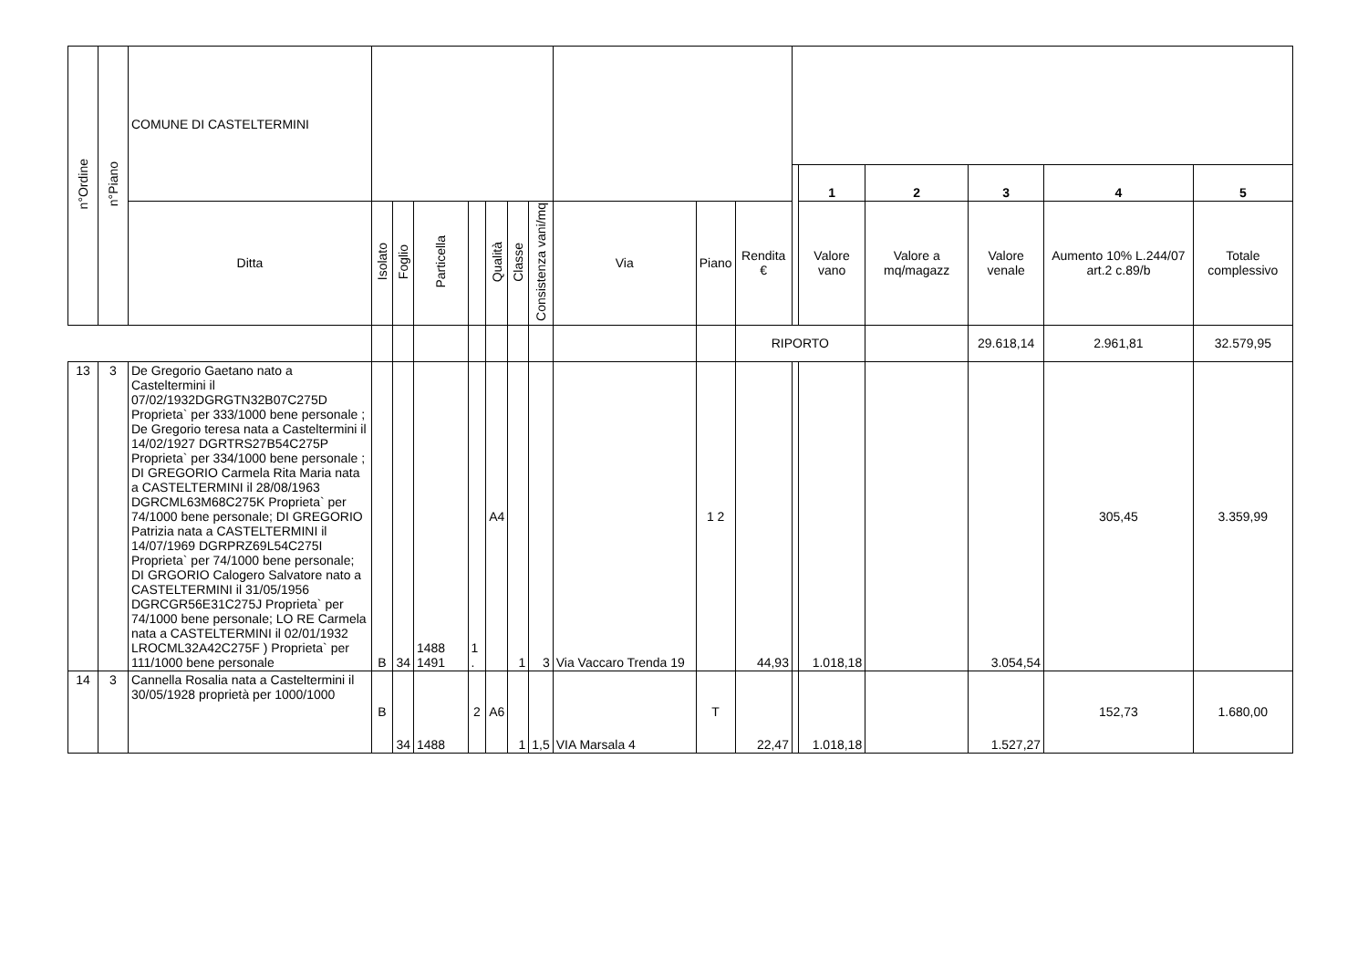| n°Ordine | n°Piano | COMUNE DI CASTELTERMINI | | | | | | | | | | | | | | | | |
| | | | | | | | | | | | | | | 1 | 2 | 3 | 4 | 5 |
| | | Ditta | Isolato | Foglio | Particella | | Qualità | Classe | Consistenza vani/mq | Via | Piano | Rendita € | | Valore vano | Valore a mq/magazz | Valore venale | Aumento 10% L.244/07 art.2 c.89/b | Totale complessivo |
| | | | | | | | | | | | | RIPORTO | | | | 29.618,14 | 2.961,81 | 32.579,95 |
| 13 | 3 | De Gregorio Gaetano nato a Casteltermini il 07/02/1932DGRGTN32B07C275D Proprieta` per 333/1000 bene personale ; De Gregorio teresa nata a Casteltermini il 14/02/1927 DGRTRS27B54C275P Proprieta` per 334/1000 bene personale ; DI GREGORIO Carmela Rita Maria nata a CASTELTERMINI il 28/08/1963 DGRCML63M68C275K Proprieta` per 74/1000 bene personale; DI GREGORIO Patrizia nata a CASTELTERMINI il 14/07/1969 DGRPRZ69L54C275I Proprieta` per 74/1000 bene personale; DI GRGORIO Calogero Salvatore nato a CASTELTERMINI il 31/05/1956 DGRCGR56E31C275J Proprieta` per 74/1000 bene personale; LO RE Carmela nata a CASTELTERMINI il 02/01/1932 LROCML32A42C275F ) Proprieta` per 111/1000 bene personale | B | 34 | 1488 1491 | 1 . | A4 | 1 | 3 | Via Vaccaro Trenda 19 | 1 2 | 44,93 | | 1.018,18 | | 3.054,54 | 305,45 | 3.359,99 |
| 14 | 3 | Cannella Rosalia nata a Casteltermini il 30/05/1928 proprietà per 1000/1000 | B | 34 | 1488 | 2 | A6 | 1 | 1,5 | VIA Marsala 4 | T | 22,47 | | 1.018,18 | | 1.527,27 | 152,73 | 1.680,00 |